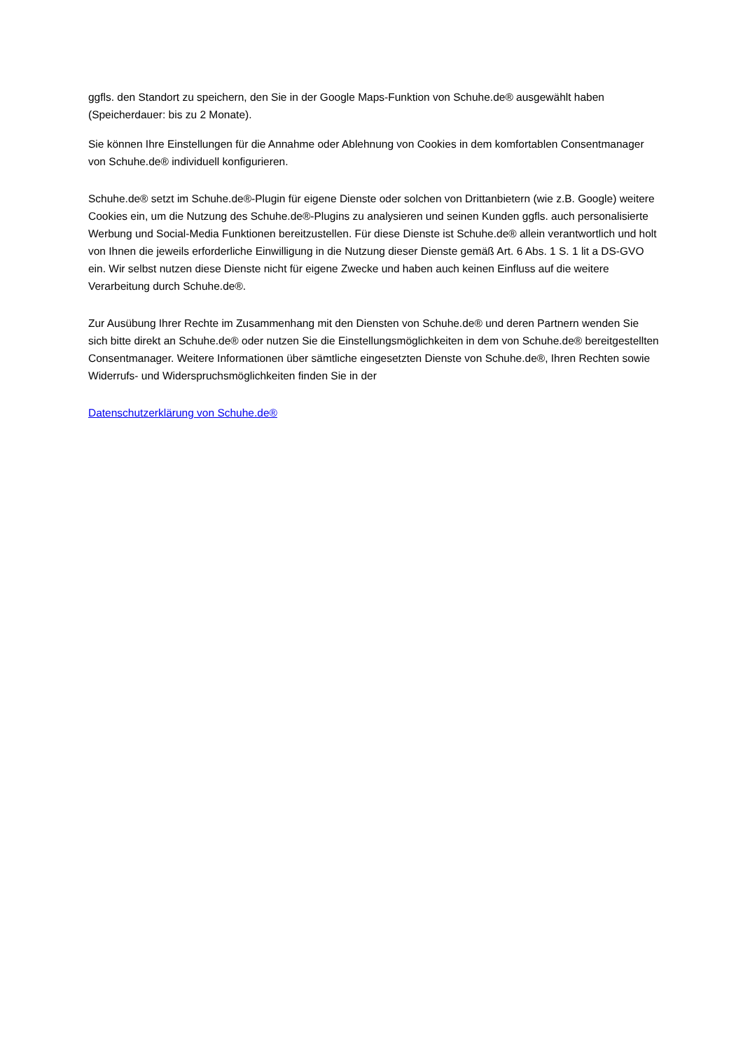ggfls. den Standort zu speichern, den Sie in der Google Maps-Funktion von Schuhe.de® ausgewählt haben (Speicherdauer: bis zu 2 Monate).
Sie können Ihre Einstellungen für die Annahme oder Ablehnung von Cookies in dem komfortablen Consentmanager von Schuhe.de® individuell konfigurieren.
Schuhe.de® setzt im Schuhe.de®-Plugin für eigene Dienste oder solchen von Drittanbietern (wie z.B. Google) weitere Cookies ein, um die Nutzung des Schuhe.de®-Plugins zu analysieren und seinen Kunden ggfls. auch personalisierte Werbung und Social-Media Funktionen bereitzustellen. Für diese Dienste ist Schuhe.de® allein verantwortlich und holt von Ihnen die jeweils erforderliche Einwilligung in die Nutzung dieser Dienste gemäß Art. 6 Abs. 1 S. 1 lit a DS-GVO ein. Wir selbst nutzen diese Dienste nicht für eigene Zwecke und haben auch keinen Einfluss auf die weitere Verarbeitung durch Schuhe.de®.
Zur Ausübung Ihrer Rechte im Zusammenhang mit den Diensten von Schuhe.de® und deren Partnern wenden Sie sich bitte direkt an Schuhe.de® oder nutzen Sie die Einstellungsmöglichkeiten in dem von Schuhe.de® bereitgestellten Consentmanager. Weitere Informationen über sämtliche eingesetzten Dienste von Schuhe.de®, Ihren Rechten sowie Widerrufs- und Widerspruchsmöglichkeiten finden Sie in der
Datenschutzerklärung von Schuhe.de®